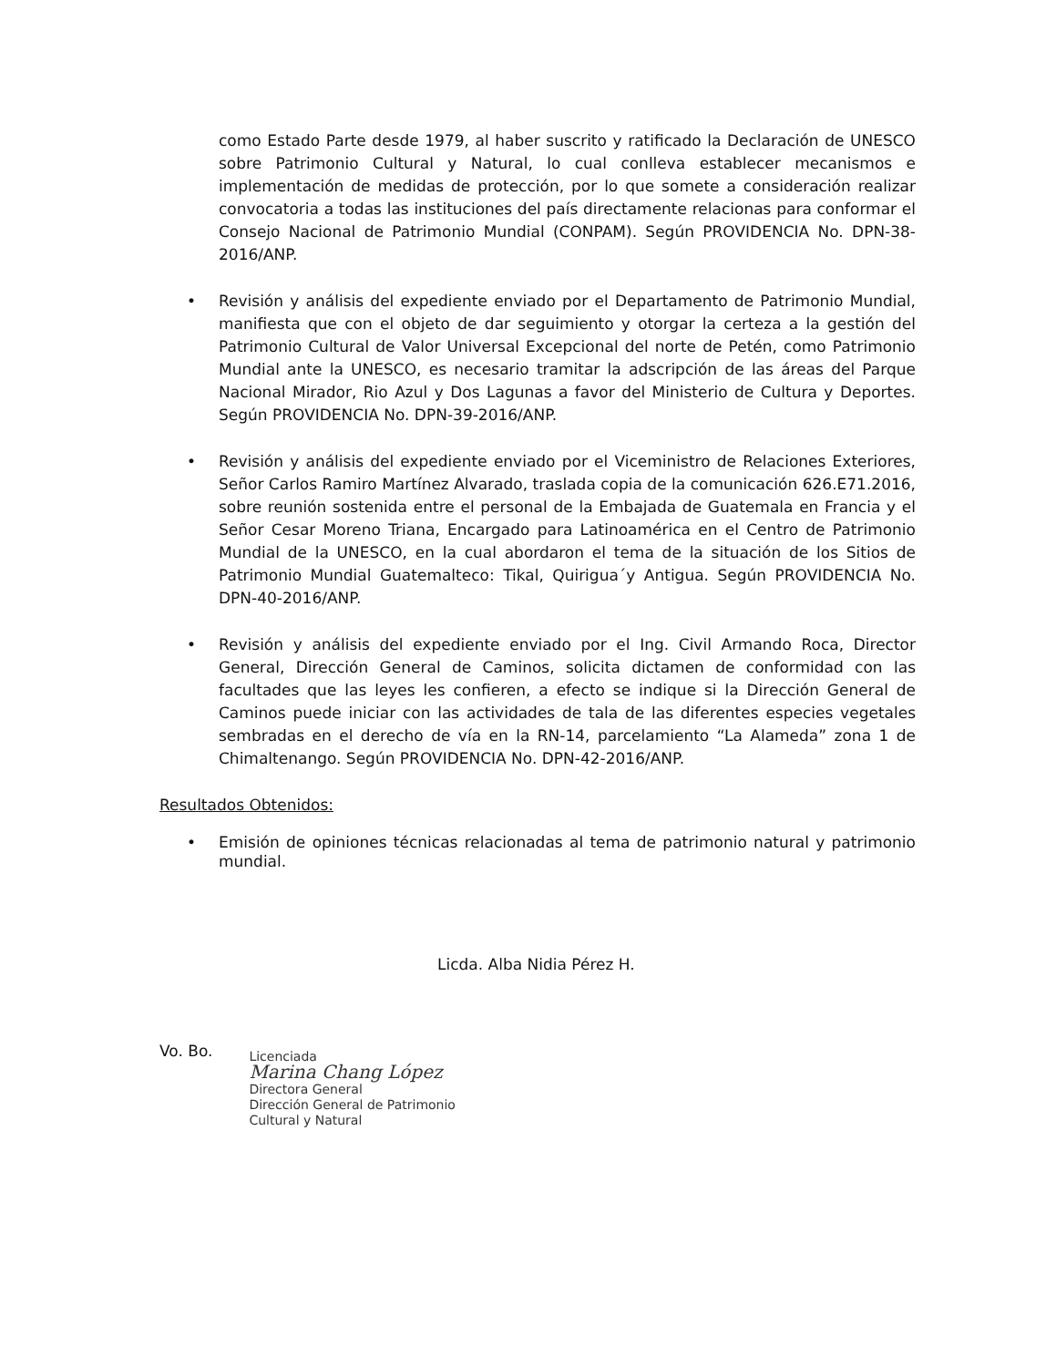como Estado Parte desde 1979, al haber suscrito y ratificado la Declaración de UNESCO sobre Patrimonio Cultural y Natural, lo cual conlleva establecer mecanismos e implementación de medidas de protección, por lo que somete a consideración realizar convocatoria a todas las instituciones del país directamente relacionas para conformar el Consejo Nacional de Patrimonio Mundial (CONPAM). Según PROVIDENCIA No. DPN-38-2016/ANP.
• Revisión y análisis del expediente enviado por el Departamento de Patrimonio Mundial, manifiesta que con el objeto de dar seguimiento y otorgar la certeza a la gestión del Patrimonio Cultural de Valor Universal Excepcional del norte de Petén, como Patrimonio Mundial ante la UNESCO, es necesario tramitar la adscripción de las áreas del Parque Nacional Mirador, Rio Azul y Dos Lagunas a favor del Ministerio de Cultura y Deportes. Según PROVIDENCIA No. DPN-39-2016/ANP.
• Revisión y análisis del expediente enviado por el Viceministro de Relaciones Exteriores, Señor Carlos Ramiro Martínez Alvarado, traslada copia de la comunicación 626.E71.2016, sobre reunión sostenida entre el personal de la Embajada de Guatemala en Francia y el Señor Cesar Moreno Triana, Encargado para Latinoamérica en el Centro de Patrimonio Mundial de la UNESCO, en la cual abordaron el tema de la situación de los Sitios de Patrimonio Mundial Guatemalteco: Tikal, Quirigua´y Antigua. Según PROVIDENCIA No. DPN-40-2016/ANP.
• Revisión y análisis del expediente enviado por el Ing. Civil Armando Roca, Director General, Dirección General de Caminos, solicita dictamen de conformidad con las facultades que las leyes les confieren, a efecto se indique si la Dirección General de Caminos puede iniciar con las actividades de tala de las diferentes especies vegetales sembradas en el derecho de vía en la RN-14, parcelamiento “La Alameda” zona 1 de Chimaltenango. Según PROVIDENCIA No. DPN-42-2016/ANP.
Resultados Obtenidos:
• Emisión de opiniones técnicas relacionadas al tema de patrimonio natural y patrimonio mundial.
Licda. Alba Nidia Pérez H.
Vo. Bo.
Licenciada
Marina Chang López
Directora General
Dirección General de Patrimonio
Cultural y Natural